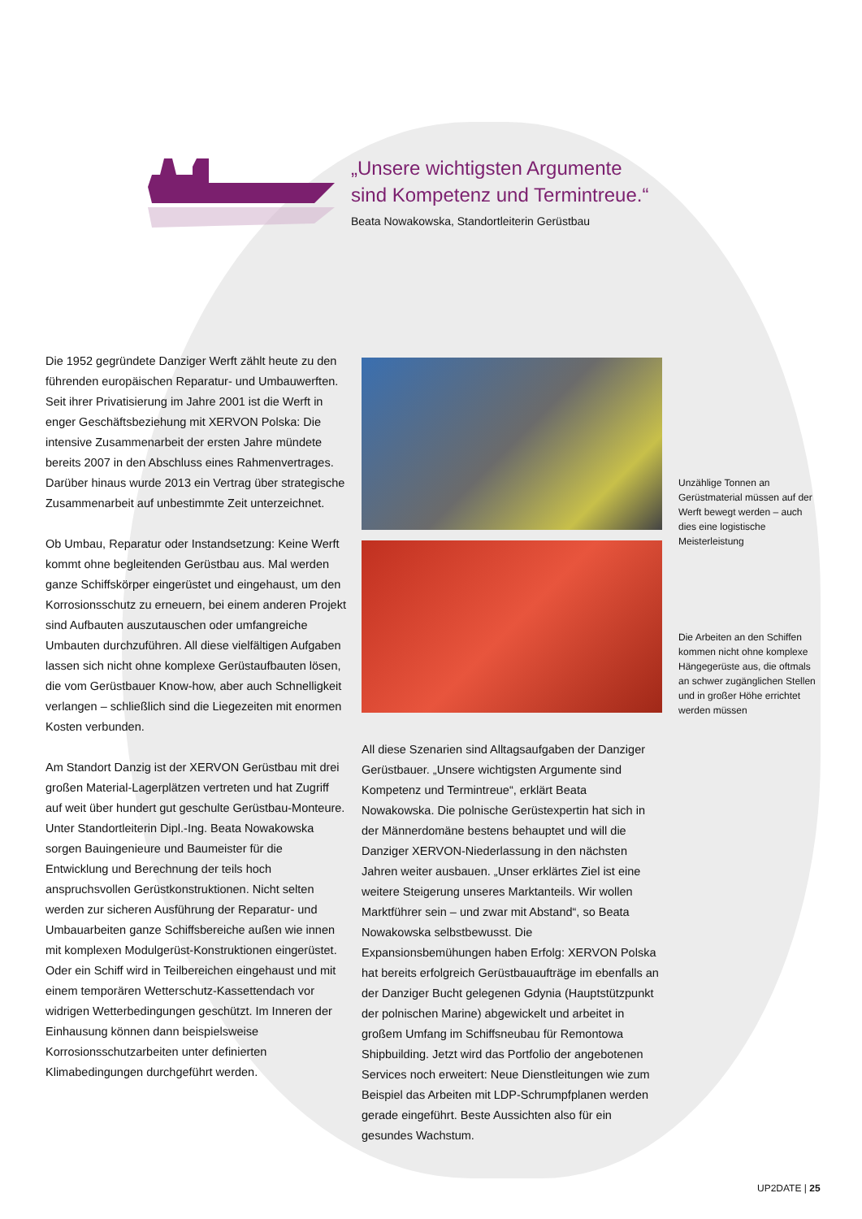„Unsere wichtigsten Argumente
sind Kompetenz und Termintreue.“
Beata Nowakowska, Standortleiterin Gerüstbau
Die 1952 gegründete Danziger Werft zählt heute zu den führenden europäischen Reparatur- und Umbauwerften. Seit ihrer Privatisierung im Jahre 2001 ist die Werft in enger Geschäftsbeziehung mit XERVON Polska: Die intensive Zusammenarbeit der ersten Jahre mündete bereits 2007 in den Abschluss eines Rahmenvertrages. Darüber hinaus wurde 2013 ein Vertrag über strategische Zusammenarbeit auf unbestimmte Zeit unterzeichnet.
Ob Umbau, Reparatur oder Instandsetzung: Keine Werft kommt ohne begleitenden Gerüstbau aus. Mal werden ganze Schiffskörper eingerüstet und eingehaust, um den Korrosionsschutz zu erneuern, bei einem anderen Projekt sind Aufbauten auszutauschen oder umfangreiche Umbauten durchzuführen. All diese vielfältigen Aufgaben lassen sich nicht ohne komplexe Gerüstaufbauten lösen, die vom Gerüstbauer Know-how, aber auch Schnelligkeit verlangen – schließlich sind die Liegezeiten mit enormen Kosten verbunden.
Am Standort Danzig ist der XERVON Gerüstbau mit drei großen Material-Lagerplätzen vertreten und hat Zugriff auf weit über hundert gut geschulte Gerüstbau-Monteure. Unter Standortleiterin Dipl.-Ing. Beata Nowakowska sorgen Bauingenieure und Baumeister für die Entwicklung und Berechnung der teils hoch anspruchsvollen Gerüstkonstruktionen. Nicht selten werden zur sicheren Ausführung der Reparatur- und Umbauarbeiten ganze Schiffsbereiche außen wie innen mit komplexen Modulgerüst-Konstruktionen eingerüstet. Oder ein Schiff wird in Teilbereichen eingehaust und mit einem temporären Wetterschutz-Kassettendach vor widrigen Wetterbedingungen geschützt. Im Inneren der Einhausung können dann beispielsweise Korrosionsschutzarbeiten unter definierten Klimabedingungen durchgeführt werden.
Unzählige Tonnen an Gerüstmaterial müssen auf der Werft bewegt werden – auch dies eine logistische Meisterleistung
Die Arbeiten an den Schiffen kommen nicht ohne komplexe Hängegerüste aus, die oftmals an schwer zugänglichen Stellen und in großer Höhe errichtet werden müssen
All diese Szenarien sind Alltagsaufgaben der Danziger Gerüstbauer. „Unsere wichtigsten Argumente sind Kompetenz und Termintreue“, erklärt Beata Nowakowska. Die polnische Gerüstexpertin hat sich in der Männerdomäne bestens behauptet und will die Danziger XERVON-Niederlassung in den nächsten Jahren weiter ausbauen. „Unser erklärtes Ziel ist eine weitere Steigerung unseres Marktanteils. Wir wollen Marktführer sein – und zwar mit Abstand“, so Beata Nowakowska selbstbewusst. Die Expansionsbemühungen haben Erfolg: XERVON Polska hat bereits erfolgreich Gerüstbauaufträge im ebenfalls an der Danziger Bucht gelegenen Gdynia (Hauptstützpunkt der polnischen Marine) abgewickelt und arbeitet in großem Umfang im Schiffsneubau für Remontowa Shipbuilding. Jetzt wird das Portfolio der angebotenen Services noch erweitert: Neue Dienstleitungen wie zum Beispiel das Arbeiten mit LDP-Schrumpfplanen werden gerade eingeführt. Beste Aussichten also für ein gesundes Wachstum.
UP2DATE | 25